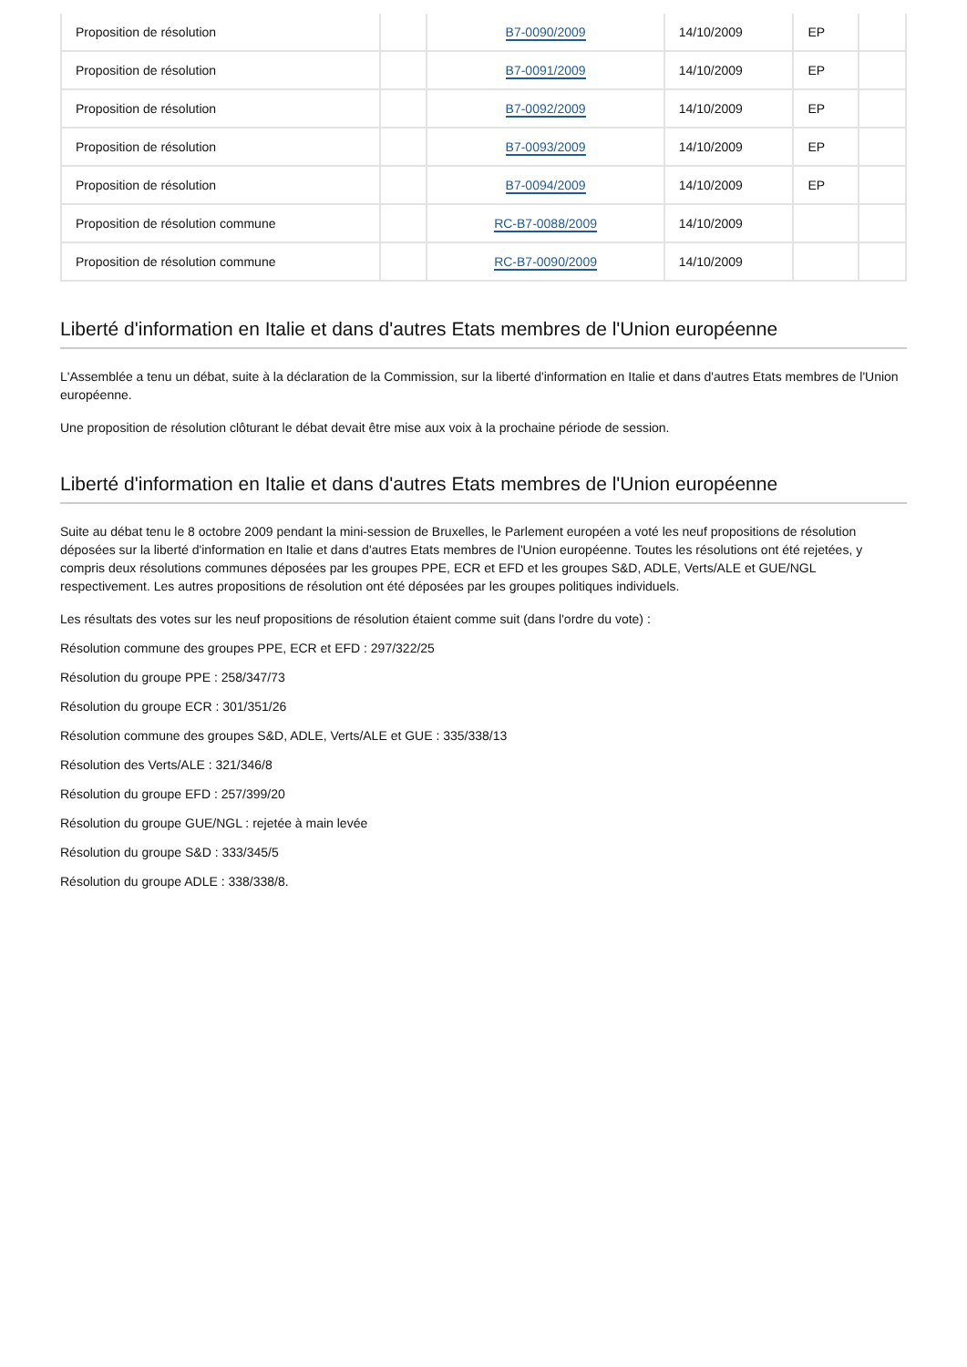| Proposition de résolution | | B7-0090/2009 | 14/10/2009 | EP | |
| Proposition de résolution | | B7-0091/2009 | 14/10/2009 | EP | |
| Proposition de résolution | | B7-0092/2009 | 14/10/2009 | EP | |
| Proposition de résolution | | B7-0093/2009 | 14/10/2009 | EP | |
| Proposition de résolution | | B7-0094/2009 | 14/10/2009 | EP | |
| Proposition de résolution commune | | RC-B7-0088/2009 | 14/10/2009 | | |
| Proposition de résolution commune | | RC-B7-0090/2009 | 14/10/2009 | | |
Liberté d'information en Italie et dans d'autres Etats membres de l'Union européenne
L'Assemblée a tenu un débat, suite à la déclaration de la Commission, sur la liberté d'information en Italie et dans d'autres Etats membres de l'Union européenne.
Une proposition de résolution clôturant le débat devait être mise aux voix à la prochaine période de session.
Liberté d'information en Italie et dans d'autres Etats membres de l'Union européenne
Suite au débat tenu le 8 octobre 2009 pendant la mini-session de Bruxelles, le Parlement européen a voté les neuf propositions de résolution déposées sur la liberté d'information en Italie et dans d'autres Etats membres de l'Union européenne. Toutes les résolutions ont été rejetées, y compris deux résolutions communes déposées par les groupes PPE, ECR et EFD et les groupes S&D, ADLE, Verts/ALE et GUE/NGL respectivement. Les autres propositions de résolution ont été déposées par les groupes politiques individuels.
Les résultats des votes sur les neuf propositions de résolution étaient comme suit (dans l'ordre du vote) :
Résolution commune des groupes PPE, ECR et EFD : 297/322/25
Résolution du groupe PPE : 258/347/73
Résolution du groupe ECR : 301/351/26
Résolution commune des groupes S&D, ADLE, Verts/ALE et GUE : 335/338/13
Résolution des Verts/ALE : 321/346/8
Résolution du groupe EFD : 257/399/20
Résolution du groupe GUE/NGL : rejetée à main levée
Résolution du groupe S&D : 333/345/5
Résolution du groupe ADLE : 338/338/8.